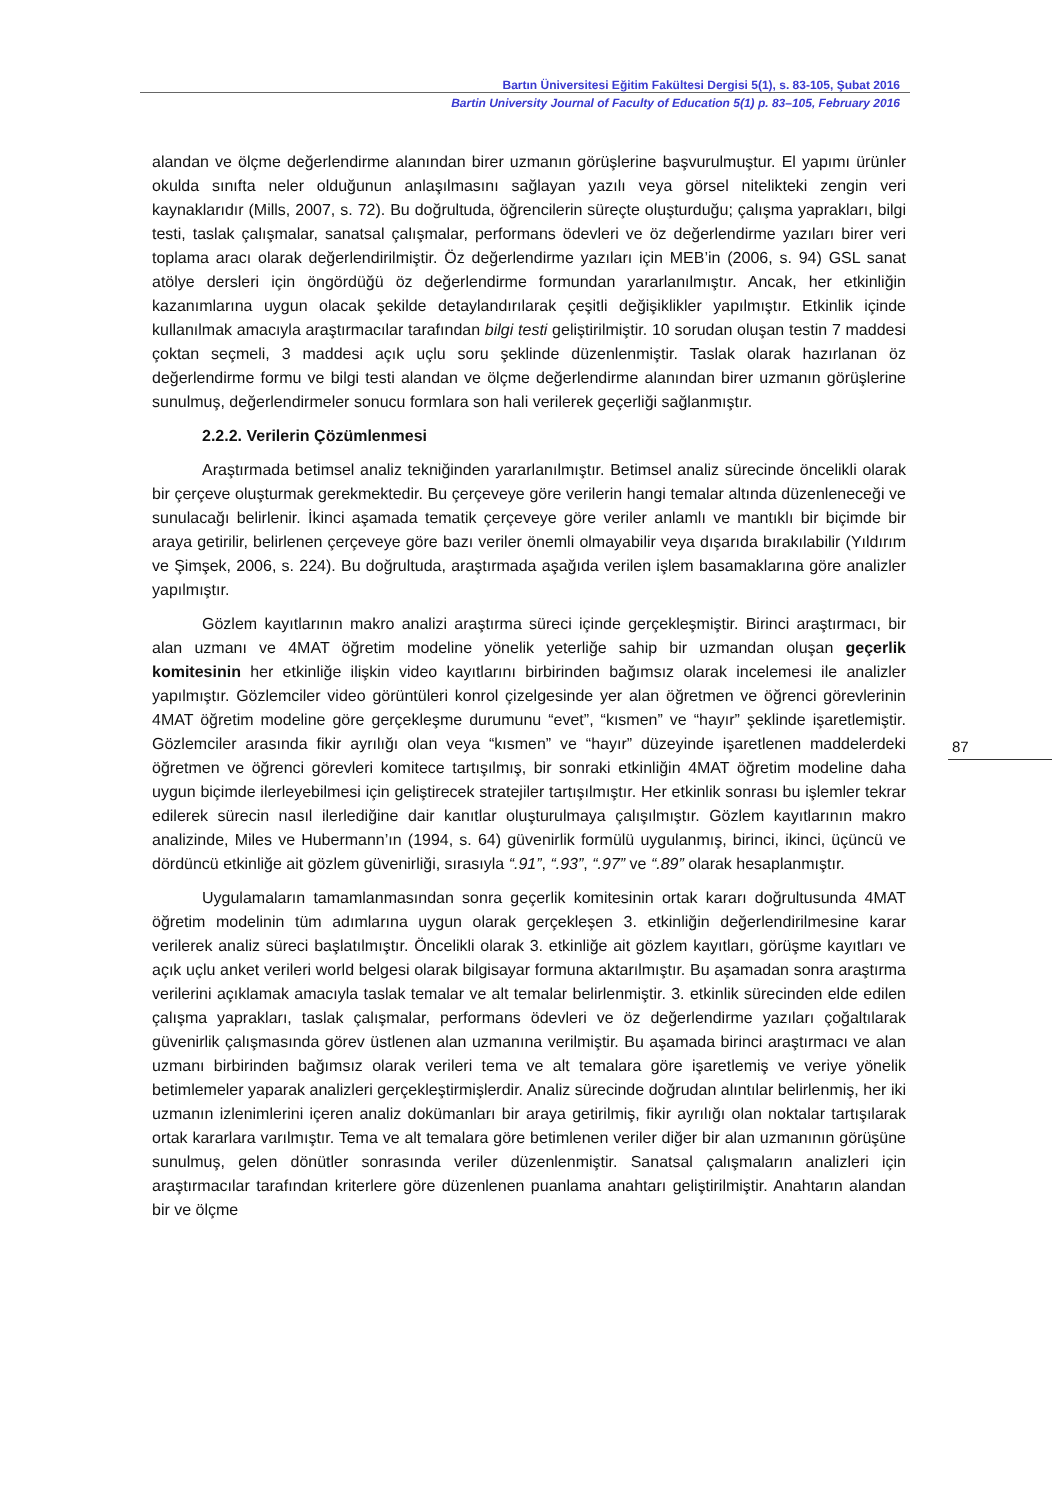Bartın Üniversitesi Eğitim Fakültesi Dergisi 5(1), s. 83-105, Şubat 2016
Bartin University Journal of Faculty of Education 5(1) p. 83–105, February 2016
alandan ve ölçme değerlendirme alanından birer uzmanın görüşlerine başvurulmuştur. El yapımı ürünler okulda sınıfta neler olduğunun anlaşılmasını sağlayan yazılı veya görsel nitelikteki zengin veri kaynaklarıdır (Mills, 2007, s. 72). Bu doğrultuda, öğrencilerin süreçte oluşturduğu; çalışma yaprakları, bilgi testi, taslak çalışmalar, sanatsal çalışmalar, performans ödevleri ve öz değerlendirme yazıları birer veri toplama aracı olarak değerlendirilmiştir. Öz değerlendirme yazıları için MEB’in (2006, s. 94) GSL sanat atölye dersleri için öngördüğü öz değerlendirme formundan yararlanılmıştır. Ancak, her etkinliğin kazanımlarına uygun olacak şekilde detaylandırılarak çeşitli değişiklikler yapılmıştır. Etkinlik içinde kullanılmak amacıyla araştırmacılar tarafından bilgi testi geliştirilmiştir. 10 sorudan oluşan testin 7 maddesi çoktan seçmeli, 3 maddesi açık uçlu soru şeklinde düzenlenmiştir. Taslak olarak hazırlanan öz değerlendirme formu ve bilgi testi alandan ve ölçme değerlendirme alanından birer uzmanın görüşlerine sunulmuş, değerlendirmeler sonucu formlara son hali verilerek geçerliği sağlanmıştır.
2.2.2. Verilerin Çözümlenmesi
Araştırmada betimsel analiz tekniğinden yararlanılmıştır. Betimsel analiz sürecinde öncelikli olarak bir çerçeve oluşturmak gerekmektedir. Bu çerçeveye göre verilerin hangi temalar altında düzenleneceği ve sunulacağı belirlenir. İkinci aşamada tematik çerçeveye göre veriler anlamlı ve mantıklı bir biçimde bir araya getirilir, belirlenen çerçeveye göre bazı veriler önemli olmayabilir veya dışarıda bırakılabilir (Yıldırım ve Şimşek, 2006, s. 224). Bu doğrultuda, araştırmada aşağıda verilen işlem basamaklarına göre analizler yapılmıştır.
Gözlem kayıtlarının makro analizi araştırma süreci içinde gerçekleşmiştir. Birinci araştırmacı, bir alan uzmanı ve 4MAT öğretim modeline yönelik yeterliğe sahip bir uzmandan oluşan geçerlik komitesinin her etkinliğe ilişkin video kayıtlarını birbirinden bağımsız olarak incelemesi ile analizler yapılmıştır. Gözlemciler video görüntüleri konrol çizelgesinde yer alan öğretmen ve öğrenci görevlerinin 4MAT öğretim modeline göre gerçekleşme durumunu “evet”, “kısmen” ve “hayır” şeklinde işaretlemiştir. Gözlemciler arasında fikir ayrılığı olan veya “kısmen” ve “hayır” düzeyinde işaretlenen maddelerdeki öğretmen ve öğrenci görevleri komitece tartışılmış, bir sonraki etkinliğin 4MAT öğretim modeline daha uygun biçimde ilerleyebilmesi için geliştirecek stratejiler tartışılmıştır. Her etkinlik sonrası bu işlemler tekrar edilerek sürecin nasıl ilerlediğine dair kanıtlar oluşturulmaya çalışılmıştır. Gözlem kayıtlarının makro analizinde, Miles ve Hubermann’ın (1994, s. 64) güvenirlik formülü uygulanmış, birinci, ikinci, üçüncü ve dördüncü etkinliğe ait gözlem güvenirliği, sırasıyla “.91”, “.93”, “.97” ve “.89” olarak hesaplanmıştır.
Uygulamaların tamamlanmasından sonra geçerlik komitesinin ortak kararı doğrultusunda 4MAT öğretim modelinin tüm adımlarına uygun olarak gerçekleşen 3. etkinliğin değerlendirilmesine karar verilerek analiz süreci başlatılmıştır. Öncelikli olarak 3. etkinliğe ait gözlem kayıtları, görüşme kayıtları ve açık uçlu anket verileri world belgesi olarak bilgisayar formuna aktarılmıştır. Bu aşamadan sonra araştırma verilerini açıklamak amacıyla taslak temalar ve alt temalar belirlenmiştir. 3. etkinlik sürecinden elde edilen çalışma yaprakları, taslak çalışmalar, performans ödevleri ve öz değerlendirme yazıları çoğaltılarak güvenirlik çalışmasında görev üstlenen alan uzmanına verilmiştir. Bu aşamada birinci araştırmacı ve alan uzmanı birbirinden bağımsız olarak verileri tema ve alt temalara göre işaretlemiş ve veriye yönelik betimlemeler yaparak analizleri gerçekleştirmişlerdir. Analiz sürecinde doğrudan alıntılar belirlenmiş, her iki uzmanın izlenimlerini içeren analiz dokümanları bir araya getirilmiş, fikir ayrılığı olan noktalar tartışılarak ortak kararlara varılmıştır. Tema ve alt temalara göre betimlenen veriler diğer bir alan uzmanının görüşüne sunulmuş, gelen dönütler sonrasında veriler düzenlenmiştir. Sanatsal çalışmaların analizleri için araştırmacılar tarafından kriterlere göre düzenlenen puanlama anahtarı geliştirilmiştir. Anahtarın alandan bir ve ölçme
87